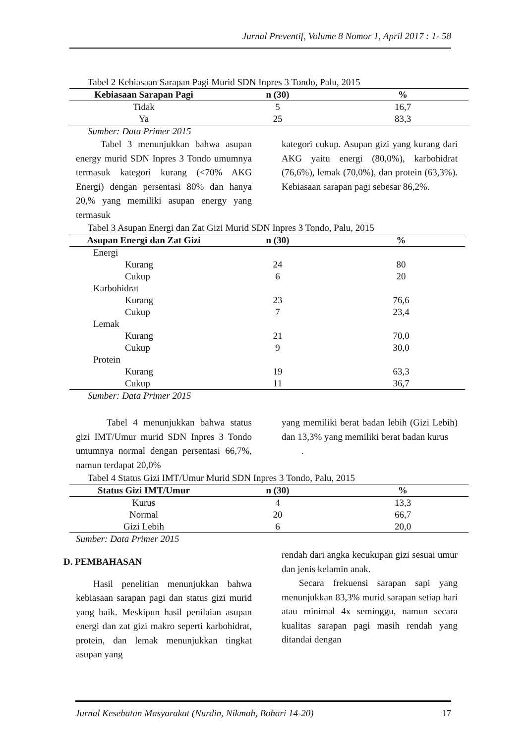Jurnal Preventif, Volume 8 Nomor 1, April 2017 : 1- 58
Tabel 2 Kebiasaan Sarapan Pagi Murid SDN Inpres 3 Tondo, Palu, 2015
| Kebiasaan Sarapan Pagi | n (30) | % |
| --- | --- | --- |
| Tidak | 5 | 16,7 |
| Ya | 25 | 83,3 |
Sumber: Data Primer 2015
Tabel 3 menunjukkan bahwa asupan energy murid SDN Inpres 3 Tondo umumnya termasuk kategori kurang (<70% AKG Energi) dengan persentasi 80% dan hanya 20,% yang memiliki asupan energy yang termasuk
kategori cukup. Asupan gizi yang kurang dari AKG yaitu energi (80,0%), karbohidrat (76,6%), lemak (70,0%), dan protein (63,3%). Kebiasaan sarapan pagi sebesar 86,2%.
Tabel 3 Asupan Energi dan Zat Gizi Murid SDN Inpres 3 Tondo, Palu, 2015
| Asupan Energi dan Zat Gizi | n (30) | % |
| --- | --- | --- |
| Energi | | |
| Kurang | 24 | 80 |
| Cukup | 6 | 20 |
| Karbohidrat | | |
| Kurang | 23 | 76,6 |
| Cukup | 7 | 23,4 |
| Lemak | | |
| Kurang | 21 | 70,0 |
| Cukup | 9 | 30,0 |
| Protein | | |
| Kurang | 19 | 63,3 |
| Cukup | 11 | 36,7 |
Sumber: Data Primer 2015
Tabel 4 menunjukkan bahwa status gizi IMT/Umur murid SDN Inpres 3 Tondo umumnya normal dengan persentasi 66,7%, namun terdapat 20,0%
yang memiliki berat badan lebih (Gizi Lebih) dan 13,3% yang memiliki berat badan kurus
.
Tabel 4 Status Gizi IMT/Umur Murid SDN Inpres 3 Tondo, Palu, 2015
| Status Gizi IMT/Umur | n (30) | % |
| --- | --- | --- |
| Kurus | 4 | 13,3 |
| Normal | 20 | 66,7 |
| Gizi Lebih | 6 | 20,0 |
Sumber: Data Primer 2015
D. PEMBAHASAN
Hasil penelitian menunjukkan bahwa kebiasaan sarapan pagi dan status gizi murid yang baik. Meskipun hasil penilaian asupan energi dan zat gizi makro seperti karbohidrat, protein, dan lemak menunjukkan tingkat asupan yang
rendah dari angka kecukupan gizi sesuai umur dan jenis kelamin anak.
Secara frekuensi sarapan sapi yang menunjukkan 83,3% murid sarapan setiap hari atau minimal 4x seminggu, namun secara kualitas sarapan pagi masih rendah yang ditandai dengan
Jurnal Kesehatan Masyarakat (Nurdin, Nikmah, Bohari 14-20) 17